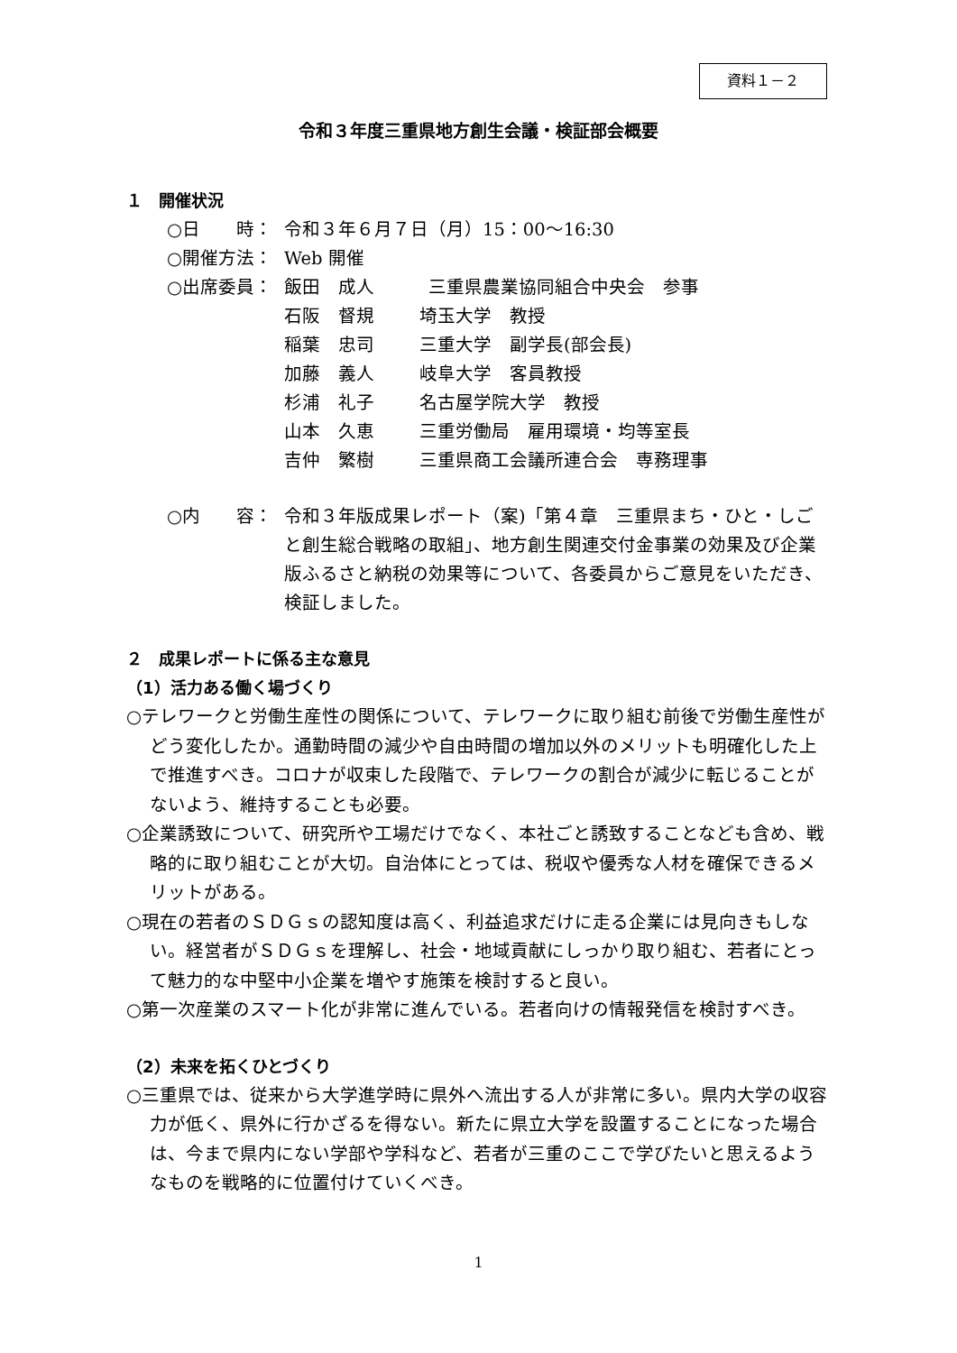資料１－２
令和３年度三重県地方創生会議・検証部会概要
１　開催状況
○日　　時： 令和３年６月７日（月）15：00～16:30
○開催方法： Web 開催
○出席委員： 飯田　成人　　　三重県農業協同組合中央会　参事
石阪　督規 埼玉大学　教授
稲葉　忠司 三重大学　副学長(部会長)
加藤　義人 岐阜大学　客員教授
杉浦　礼子 名古屋学院大学　教授
山本　久恵 三重労働局　雇用環境・均等室長
吉仲　繁樹 三重県商工会議所連合会　専務理事
○内　　容： 令和３年版成果レポート（案)「第４章　三重県まち・ひと・しごと創生総合戦略の取組」、地方創生関連交付金事業の効果及び企業版ふるさと納税の効果等について、各委員からご意見をいただき、検証しました。
２　成果レポートに係る主な意見
（1）活力ある働く場づくり
○テレワークと労働生産性の関係について、テレワークに取り組む前後で労働生産性がどう変化したか。通勤時間の減少や自由時間の増加以外のメリットも明確化した上で推進すべき。コロナが収束した段階で、テレワークの割合が減少に転じることがないよう、維持することも必要。
○企業誘致について、研究所や工場だけでなく、本社ごと誘致することなども含め、戦略的に取り組むことが大切。自治体にとっては、税収や優秀な人材を確保できるメリットがある。
○現在の若者のＳＤＧｓの認知度は高く、利益追求だけに走る企業には見向きもしない。経営者がＳＤＧｓを理解し、社会・地域貢献にしっかり取り組む、若者にとって魅力的な中堅中小企業を増やす施策を検討すると良い。
○第一次産業のスマート化が非常に進んでいる。若者向けの情報発信を検討すべき。
（2）未来を拓くひとづくり
○三重県では、従来から大学進学時に県外へ流出する人が非常に多い。県内大学の収容力が低く、県外に行かざるを得ない。新たに県立大学を設置することになった場合は、今まで県内にない学部や学科など、若者が三重のここで学びたいと思えるようなものを戦略的に位置付けていくべき。
1